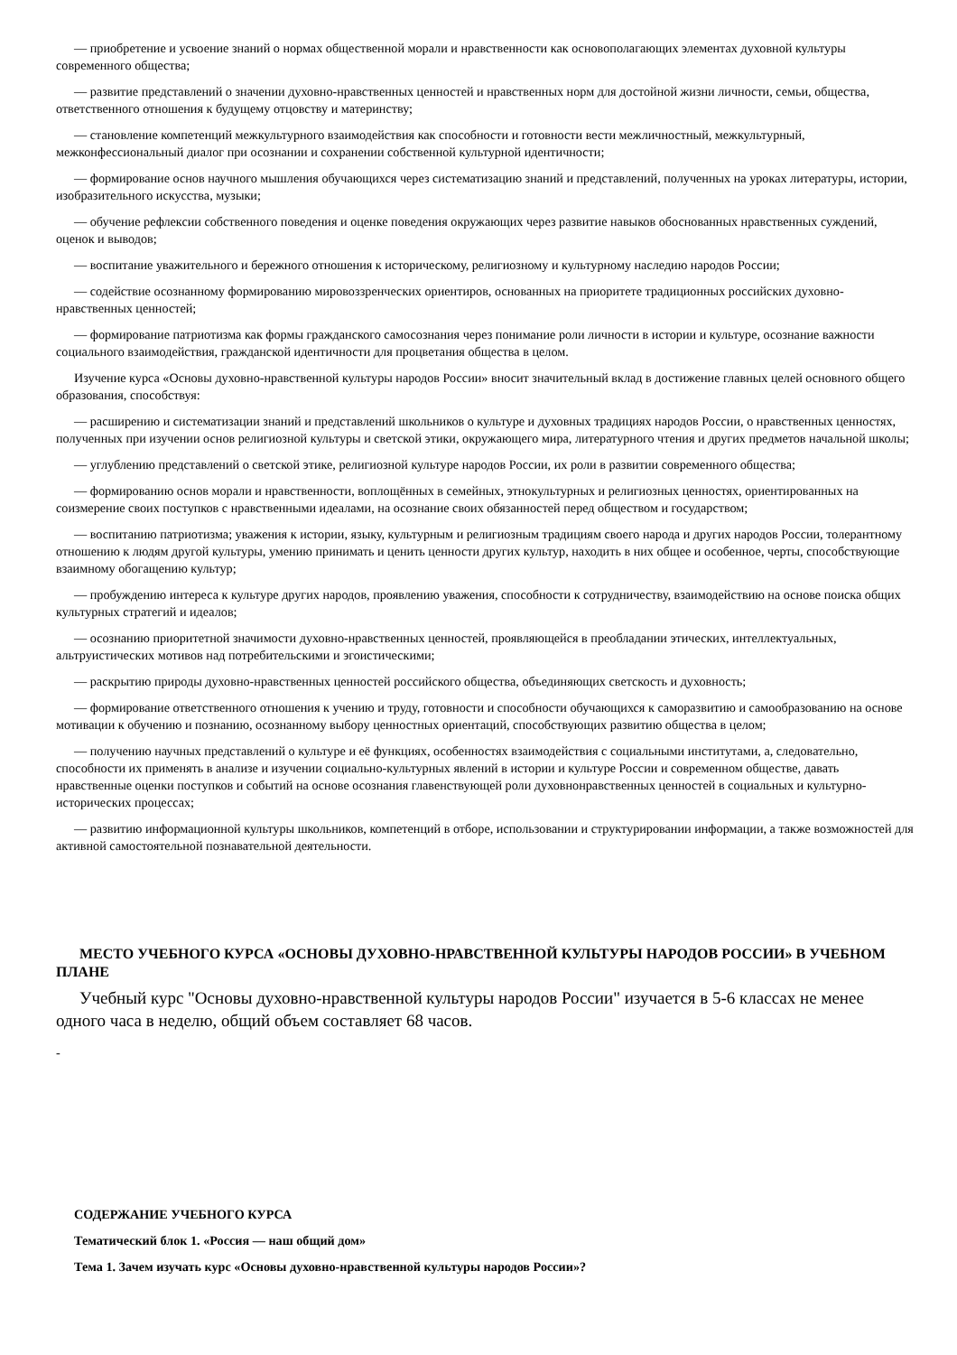— приобретение и усвоение знаний о нормах общественной морали и нравственности как основополагающих элементах духовной культуры современного общества;
— развитие представлений о значении духовно-нравственных ценностей и нравственных норм для достойной жизни личности, семьи, общества, ответственного отношения к будущему отцовству и материнству;
— становление компетенций межкультурного взаимодействия как способности и готовности вести межличностный, межкультурный, межконфессиональный диалог при осознании и сохранении собственной культурной идентичности;
— формирование основ научного мышления обучающихся через систематизацию знаний и представлений, полученных на уроках литературы, истории, изобразительного искусства, музыки;
— обучение рефлексии собственного поведения и оценке поведения окружающих через развитие навыков обоснованных нравственных суждений, оценок и выводов;
— воспитание уважительного и бережного отношения к историческому, религиозному и культурному наследию народов России;
— содействие осознанному формированию мировоззренческих ориентиров, основанных на приоритете традиционных российских духовно-нравственных ценностей;
— формирование патриотизма как формы гражданского самосознания через понимание роли личности в истории и культуре, осознание важности социального взаимодействия, гражданской идентичности для процветания общества в целом.
Изучение курса «Основы духовно-нравственной культуры народов России» вносит значительный вклад в достижение главных целей основного общего образования, способствуя:
— расширению и систематизации знаний и представлений школьников о культуре и духовных традициях народов России, о нравственных ценностях, полученных при изучении основ религиозной культуры и светской этики, окружающего мира, литературного чтения и других предметов начальной школы;
— углублению представлений о светской этике, религиозной культуре народов России, их роли в развитии современного общества;
— формированию основ морали и нравственности, воплощённых в семейных, этнокультурных и религиозных ценностях, ориентированных на соизмерение своих поступков с нравственными идеалами, на осознание своих обязанностей перед обществом и государством;
— воспитанию патриотизма; уважения к истории, языку, культурным и религиозным традициям своего народа и других народов России, толерантному отношению к людям другой культуры, умению принимать и ценить ценности других культур, находить в них общее и особенное, черты, способствующие взаимному обогащению культур;
— пробуждению интереса к культуре других народов, проявлению уважения, способности к сотрудничеству, взаимодействию на основе поиска общих культурных стратегий и идеалов;
— осознанию приоритетной значимости духовно-нравственных ценностей, проявляющейся в преобладании этических, интеллектуальных, альтруистических мотивов над потребительскими и эгоистическими;
— раскрытию природы духовно-нравственных ценностей российского общества, объединяющих светскость и духовность;
— формирование ответственного отношения к учению и труду, готовности и способности обучающихся к саморазвитию и самообразованию на основе мотивации к обучению и познанию, осознанному выбору ценностных ориентаций, способствующих развитию общества в целом;
— получению научных представлений о культуре и её функциях, особенностях взаимодействия с социальными институтами, а, следовательно, способности их применять в анализе и изучении социально-культурных явлений в истории и культуре России и современном обществе, давать нравственные оценки поступков и событий на основе осознания главенствующей роли духовнонравственных ценностей в социальных и культурно-исторических процессах;
— развитию информационной культуры школьников, компетенций в отборе, использовании и структурировании информации, а также возможностей для активной самостоятельной познавательной деятельности.
МЕСТО УЧЕБНОГО КУРСА «ОСНОВЫ ДУХОВНО-НРАВСТВЕННОЙ КУЛЬТУРЫ НАРОДОВ РОССИИ» В УЧЕБНОМ ПЛАНЕ
Учебный курс "Основы духовно-нравственной культуры народов России" изучается в 5-6 классах не менее одного часа в неделю, общий объем составляет 68 часов.
-
СОДЕРЖАНИЕ УЧЕБНОГО КУРСА
Тематический блок 1. «Россия — наш общий дом»
Тема 1. Зачем изучать курс «Основы духовно-нравственной культуры народов России»?